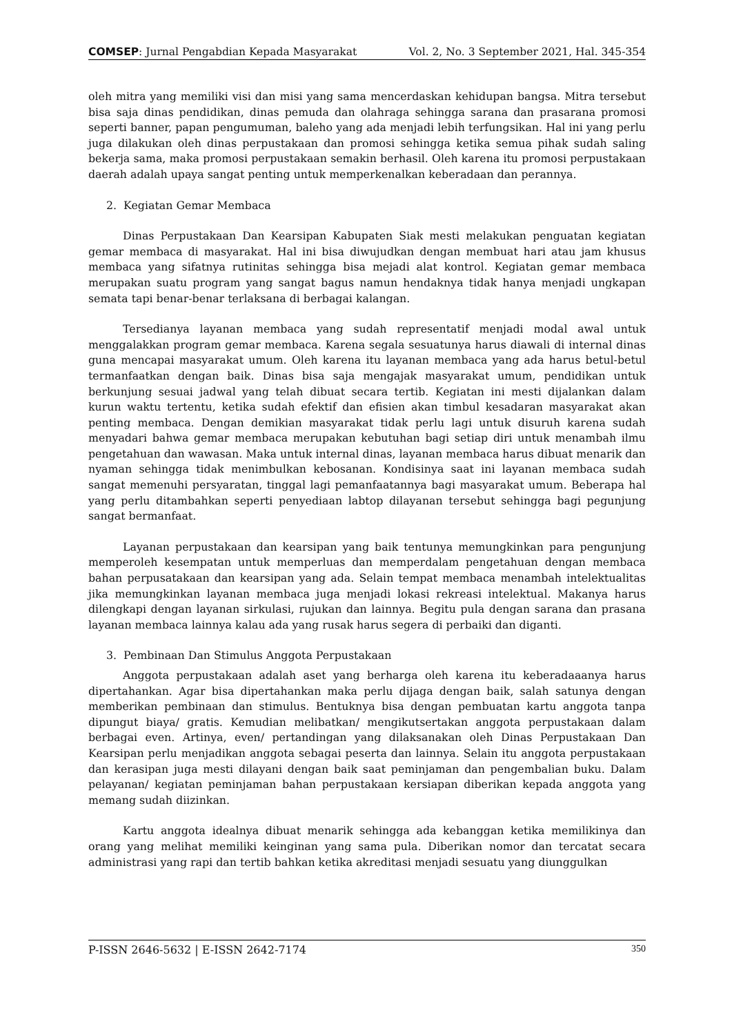COMSEP: Jurnal Pengabdian Kepada Masyarakat Vol. 2, No. 3 September 2021, Hal. 345-354
oleh mitra yang memiliki visi dan misi yang sama mencerdaskan kehidupan bangsa. Mitra tersebut bisa saja dinas pendidikan, dinas pemuda dan olahraga sehingga sarana dan prasarana promosi seperti banner, papan pengumuman, baleho yang ada menjadi lebih terfungsikan. Hal ini yang perlu juga dilakukan oleh dinas perpustakaan dan promosi sehingga ketika semua pihak sudah saling bekerja sama, maka promosi perpustakaan semakin berhasil. Oleh karena itu promosi perpustakaan daerah adalah upaya sangat penting untuk memperkenalkan keberadaan dan perannya.
2. Kegiatan Gemar Membaca
Dinas Perpustakaan Dan Kearsipan Kabupaten Siak mesti melakukan penguatan kegiatan gemar membaca di masyarakat. Hal ini bisa diwujudkan dengan membuat hari atau jam khusus membaca yang sifatnya rutinitas sehingga bisa mejadi alat kontrol. Kegiatan gemar membaca merupakan suatu program yang sangat bagus namun hendaknya tidak hanya menjadi ungkapan semata tapi benar-benar terlaksana di berbagai kalangan.
Tersedianya layanan membaca yang sudah representatif menjadi modal awal untuk menggalakkan program gemar membaca. Karena segala sesuatunya harus diawali di internal dinas guna mencapai masyarakat umum. Oleh karena itu layanan membaca yang ada harus betul-betul termanfaatkan dengan baik. Dinas bisa saja mengajak masyarakat umum, pendidikan untuk berkunjung sesuai jadwal yang telah dibuat secara tertib. Kegiatan ini mesti dijalankan dalam kurun waktu tertentu, ketika sudah efektif dan efisien akan timbul kesadaran masyarakat akan penting membaca. Dengan demikian masyarakat tidak perlu lagi untuk disuruh karena sudah menyadari bahwa gemar membaca merupakan kebutuhan bagi setiap diri untuk menambah ilmu pengetahuan dan wawasan. Maka untuk internal dinas, layanan membaca harus dibuat menarik dan nyaman sehingga tidak menimbulkan kebosanan. Kondisinya saat ini layanan membaca sudah sangat memenuhi persyaratan, tinggal lagi pemanfaatannya bagi masyarakat umum. Beberapa hal yang perlu ditambahkan seperti penyediaan labtop dilayanan tersebut sehingga bagi pegunjung sangat bermanfaat.
Layanan perpustakaan dan kearsipan yang baik tentunya memungkinkan para pengunjung memperoleh kesempatan untuk memperluas dan memperdalam pengetahuan dengan membaca bahan perpusatakaan dan kearsipan yang ada. Selain tempat membaca menambah intelektualitas jika memungkinkan layanan membaca juga menjadi lokasi rekreasi intelektual. Makanya harus dilengkapi dengan layanan sirkulasi, rujukan dan lainnya. Begitu pula dengan sarana dan prasana layanan membaca lainnya kalau ada yang rusak harus segera di perbaiki dan diganti.
3. Pembinaan Dan Stimulus Anggota Perpustakaan
Anggota perpustakaan adalah aset yang berharga oleh karena itu keberadaaanya harus dipertahankan. Agar bisa dipertahankan maka perlu dijaga dengan baik, salah satunya dengan memberikan pembinaan dan stimulus. Bentuknya bisa dengan pembuatan kartu anggota tanpa dipungut biaya/ gratis. Kemudian melibatkan/ mengikutsertakan anggota perpustakaan dalam berbagai even. Artinya, even/ pertandingan yang dilaksanakan oleh Dinas Perpustakaan Dan Kearsipan perlu menjadikan anggota sebagai peserta dan lainnya. Selain itu anggota perpustakaan dan kerasipan juga mesti dilayani dengan baik saat peminjaman dan pengembalian buku. Dalam pelayanan/ kegiatan peminjaman bahan perpustakaan kersiapan diberikan kepada anggota yang memang sudah diizinkan.
Kartu anggota idealnya dibuat menarik sehingga ada kebanggan ketika memilikinya dan orang yang melihat memiliki keinginan yang sama pula. Diberikan nomor dan tercatat secara administrasi yang rapi dan tertib bahkan ketika akreditasi menjadi sesuatu yang diunggulkan
P-ISSN 2646-5632 | E-ISSN 2642-7174 350